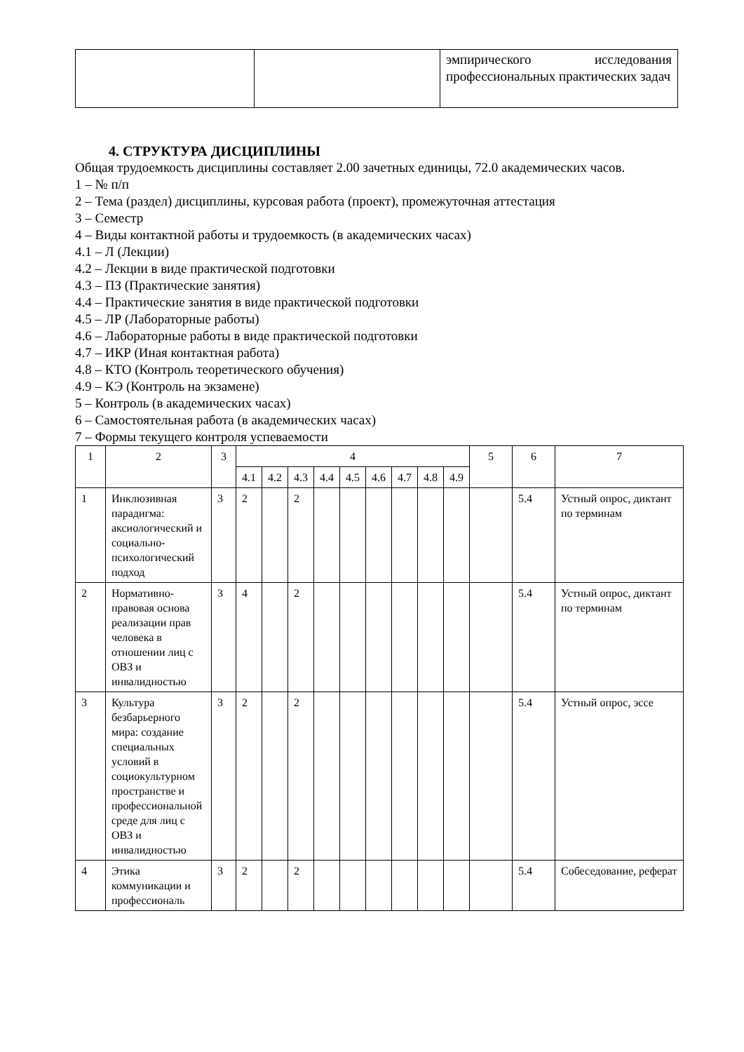| | | эмпирического исследования профессиональных практических задач |
4. СТРУКТУРА ДИСЦИПЛИНЫ
Общая трудоемкость дисциплины составляет 2.00 зачетных единицы, 72.0 академических часов.
1 – № п/п
2 – Тема (раздел) дисциплины, курсовая работа (проект), промежуточная аттестация
3 – Семестр
4 – Виды контактной работы и трудоемкость (в академических часах)
4.1 – Л (Лекции)
4.2 – Лекции в виде практической подготовки
4.3 – ПЗ (Практические занятия)
4.4 – Практические занятия в виде практической подготовки
4.5 – ЛР (Лабораторные работы)
4.6 – Лабораторные работы в виде практической подготовки
4.7 – ИКР (Иная контактная работа)
4.8 – КТО (Контроль теоретического обучения)
4.9 – КЭ (Контроль на экзамене)
5 – Контроль (в академических часах)
6 – Самостоятельная работа (в академических часах)
7 – Формы текущего контроля успеваемости
| 1 | 2 | 3 | 4 | | | | | | | | | 5 | 6 | 7 |
| --- | --- | --- | --- | --- | --- | --- | --- | --- | --- | --- | --- | --- | --- | --- |
| | | | 4.1 | 4.2 | 4.3 | 4.4 | 4.5 | 4.6 | 4.7 | 4.8 | 4.9 | | | |
| 1 | Инклюзивная парадигма: аксиологический и социально-психологический подход | 3 | 2 | | 2 | | | | | | | | 5.4 | Устный опрос, диктант по терминам |
| 2 | Нормативно-правовая основа реализации прав человека в отношении лиц с ОВЗ и инвалидностью | 3 | 4 | | 2 | | | | | | | | 5.4 | Устный опрос, диктант по терминам |
| 3 | Культура безбарьерного мира: создание специальных условий в социокультурном пространстве и профессиональной среде для лиц с ОВЗ и инвалидностью | 3 | 2 | | 2 | | | | | | | | 5.4 | Устный опрос, эссе |
| 4 | Этика коммуникации и профессиональ | 3 | 2 | | 2 | | | | | | | | 5.4 | Собеседование, реферат |